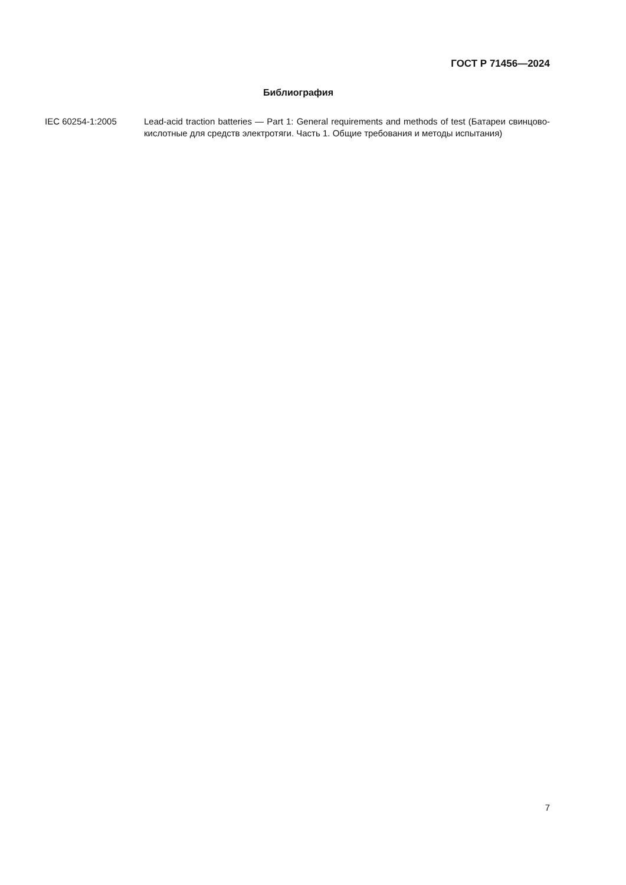ГОСТ Р 71456—2024
Библиография
IEC 60254-1:2005 Lead-acid traction batteries — Part 1: General requirements and methods of test (Батареи свинцово-кислотные для средств электротяги. Часть 1. Общие требования и методы испытания)
7